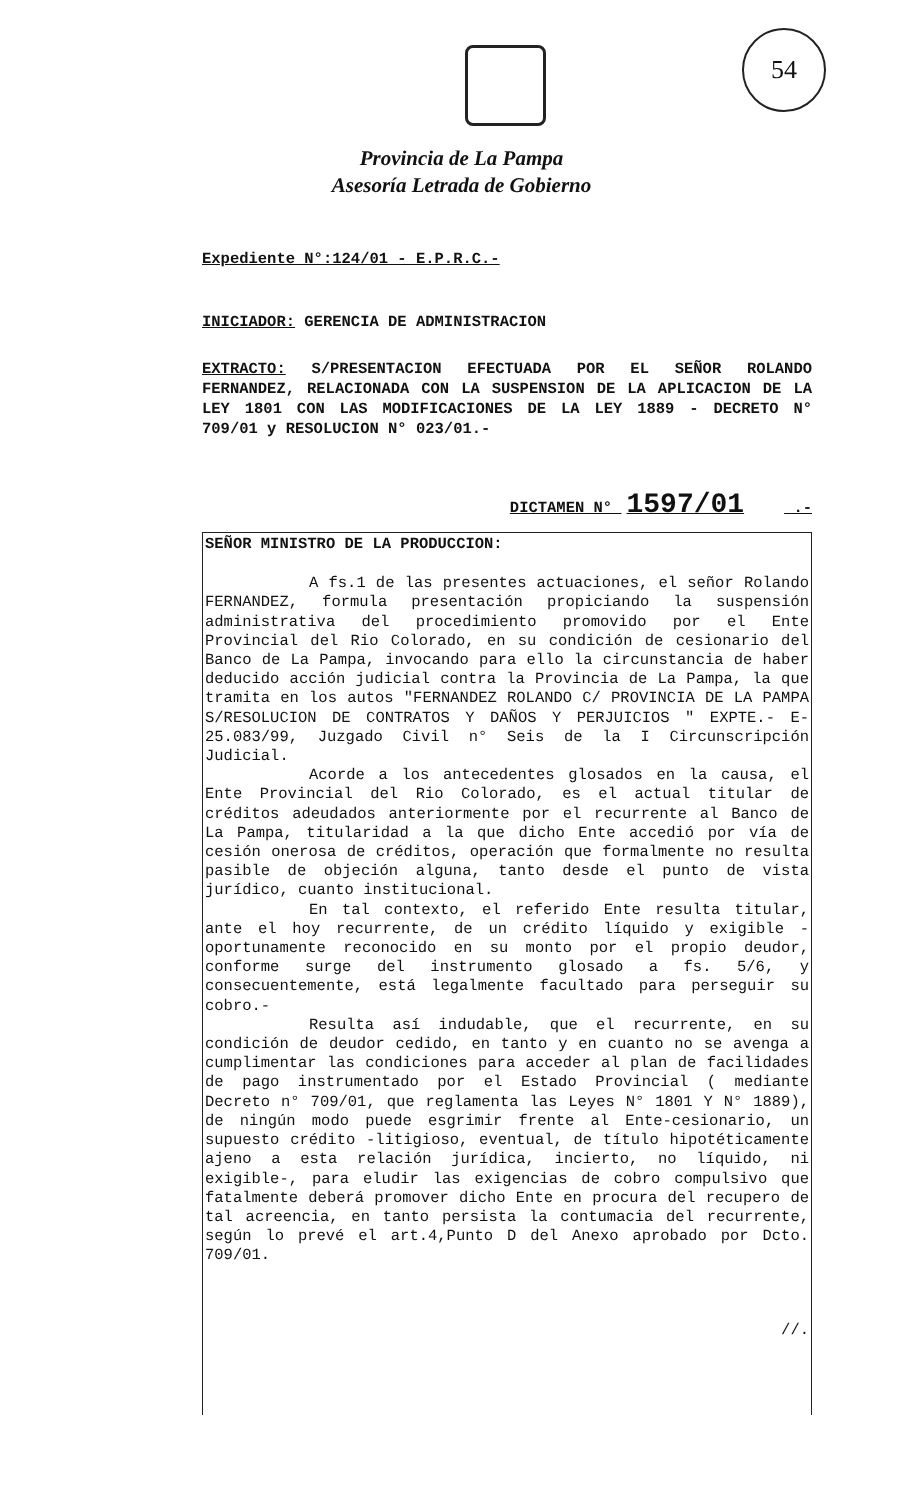54
Provincia de La Pampa
Asesoría Letrada de Gobierno
Expediente N°:124/01 - E.P.R.C.-
INICIADOR: GERENCIA DE ADMINISTRACION
EXTRACTO: S/PRESENTACION EFECTUADA POR EL SEÑOR ROLANDO FERNANDEZ, RELACIONADA CON LA SUSPENSION DE LA APLICACION DE LA LEY 1801 CON LAS MODIFICACIONES DE LA LEY 1889 - DECRETO N° 709/01 y RESOLUCION N° 023/01.-
DICTAMEN N° 1597/01 .-
SEÑOR MINISTRO DE LA PRODUCCION:
A fs.1 de las presentes actuaciones, el señor Rolando FERNANDEZ, formula presentación propiciando la suspensión administrativa del procedimiento promovido por el Ente Provincial del Rio Colorado, en su condición de cesionario del Banco de La Pampa, invocando para ello la circunstancia de haber deducido acción judicial contra la Provincia de La Pampa, la que tramita en los autos "FERNANDEZ ROLANDO C/ PROVINCIA DE LA PAMPA S/RESOLUCION DE CONTRATOS Y DAÑOS Y PERJUICIOS " EXPTE.- E-25.083/99, Juzgado Civil n° Seis de la I Circunscripción Judicial.
Acorde a los antecedentes glosados en la causa, el Ente Provincial del Rio Colorado, es el actual titular de créditos adeudados anteriormente por el recurrente al Banco de La Pampa, titularidad a la que dicho Ente accedió por vía de cesión onerosa de créditos, operación que formalmente no resulta pasible de objeción alguna, tanto desde el punto de vista jurídico, cuanto institucional.
En tal contexto, el referido Ente resulta titular, ante el hoy recurrente, de un crédito líquido y exigible -oportunamente reconocido en su monto por el propio deudor, conforme surge del instrumento glosado a fs. 5/6, y consecuentemente, está legalmente facultado para perseguir su cobro.-
Resulta así indudable, que el recurrente, en su condición de deudor cedido, en tanto y en cuanto no se avenga a cumplimentar las condiciones para acceder al plan de facilidades de pago instrumentado por el Estado Provincial ( mediante Decreto n° 709/01, que reglamenta las Leyes N° 1801 Y N° 1889), de ningún modo puede esgrimir frente al Ente-cesionario, un supuesto crédito -litigioso, eventual, de título hipotéticamente ajeno a esta relación jurídica, incierto, no líquido, ni exigible-, para eludir las exigencias de cobro compulsivo que fatalmente deberá promover dicho Ente en procura del recupero de tal acreencia, en tanto persista la contumacia del recurrente, según lo prevé el art.4,Punto D del Anexo aprobado por Dcto. 709/01.
//.